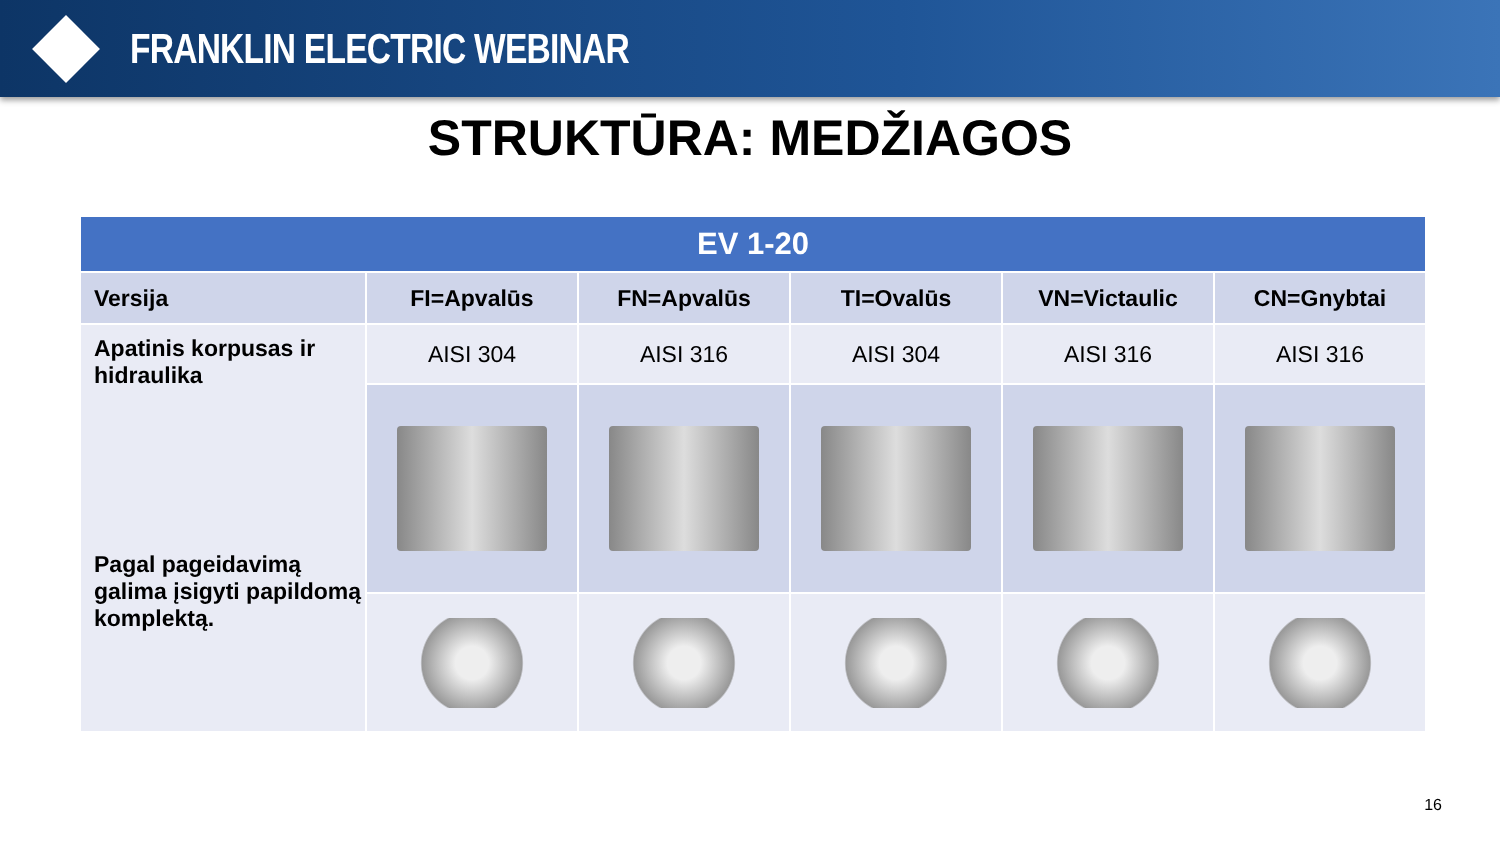FRANKLIN ELECTRIC WEBINAR
STRUKTŪRA: MEDŽIAGOS
| EV 1-20 | | | | | |
| --- | --- | --- | --- | --- | --- |
| Versija | FI=Apvalūs | FN=Apvalūs | TI=Ovalūs | VN=Victaulic | CN=Gnybtai |
| Apatinis korpusas ir hidraulika Pagal pageidavimą galima įsigyti papildomą komplektą. | AISI 304 | AISI 316 | AISI 304 | AISI 316 | AISI 316 |
16